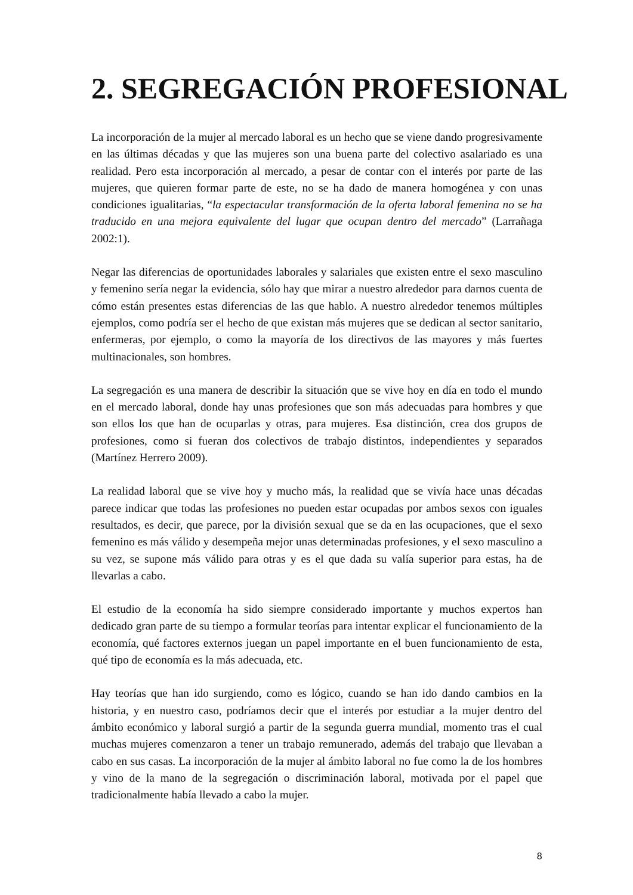2. SEGREGACIÓN PROFESIONAL
La incorporación de la mujer al mercado laboral es un hecho que se viene dando progresivamente en las últimas décadas y que las mujeres son una buena parte del colectivo asalariado es una realidad. Pero esta incorporación al mercado, a pesar de contar con el interés por parte de las mujeres, que quieren formar parte de este, no se ha dado de manera homogénea y con unas condiciones igualitarias, “la espectacular transformación de la oferta laboral femenina no se ha traducido en una mejora equivalente del lugar que ocupan dentro del mercado” (Larrañaga 2002:1).
Negar las diferencias de oportunidades laborales y salariales que existen entre el sexo masculino y femenino sería negar la evidencia, sólo hay que mirar a nuestro alrededor para darnos cuenta de cómo están presentes estas diferencias de las que hablo. A nuestro alrededor tenemos múltiples ejemplos, como podría ser el hecho de que existan más mujeres que se dedican al sector sanitario, enfermeras, por ejemplo, o como la mayoría de los directivos de las mayores y más fuertes multinacionales, son hombres.
La segregación es una manera de describir la situación que se vive hoy en día en todo el mundo en el mercado laboral, donde hay unas profesiones que son más adecuadas para hombres y que son ellos los que han de ocuparlas y otras, para mujeres. Esa distinción, crea dos grupos de profesiones, como si fueran dos colectivos de trabajo distintos, independientes y separados (Martínez Herrero 2009).
La realidad laboral que se vive hoy y mucho más, la realidad que se vivía hace unas décadas parece indicar que todas las profesiones no pueden estar ocupadas por ambos sexos con iguales resultados, es decir, que parece, por la división sexual que se da en las ocupaciones, que el sexo femenino es más válido y desempeña mejor unas determinadas profesiones, y el sexo masculino a su vez, se supone más válido para otras y es el que dada su valía superior para estas, ha de llevarlas a cabo.
El estudio de la economía ha sido siempre considerado importante y muchos expertos han dedicado gran parte de su tiempo a formular teorías para intentar explicar el funcionamiento de la economía, qué factores externos juegan un papel importante en el buen funcionamiento de esta, qué tipo de economía es la más adecuada, etc.
Hay teorías que han ido surgiendo, como es lógico, cuando se han ido dando cambios en la historia, y en nuestro caso, podríamos decir que el interés por estudiar a la mujer dentro del ámbito económico y laboral surgió a partir de la segunda guerra mundial, momento tras el cual muchas mujeres comenzaron a tener un trabajo remunerado, además del trabajo que llevaban a cabo en sus casas. La incorporación de la mujer al ámbito laboral no fue como la de los hombres y vino de la mano de la segregación o discriminación laboral, motivada por el papel que tradicionalmente había llevado a cabo la mujer.
8